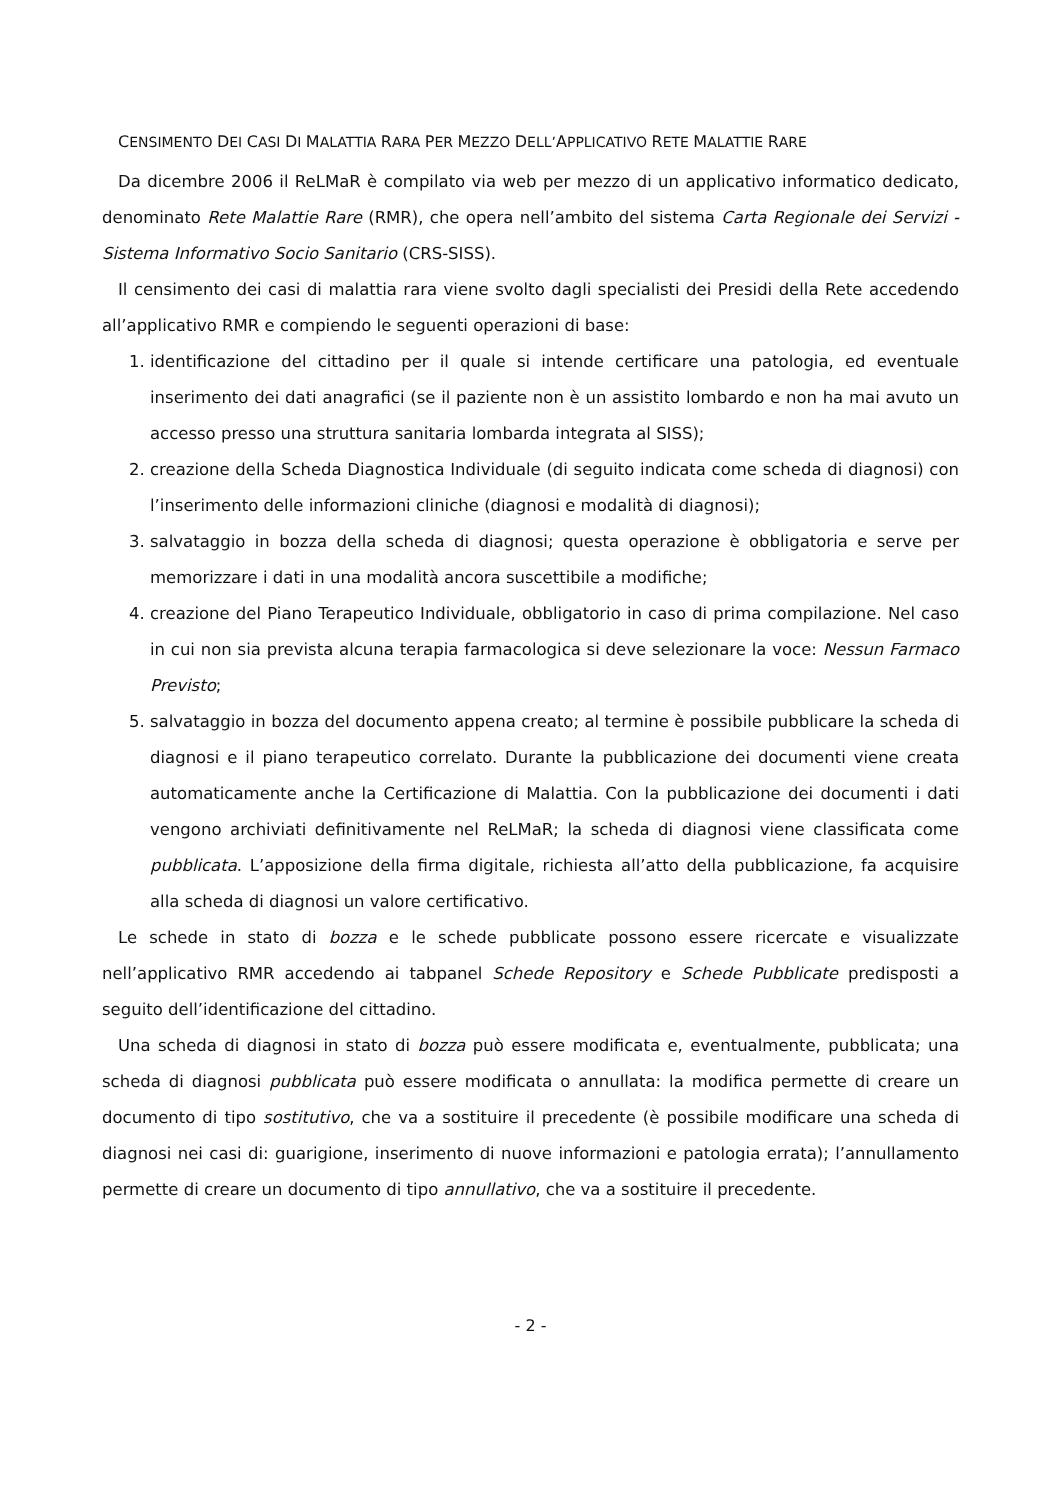CENSIMENTO DEI CASI DI MALATTIA RARA PER MEZZO DELL’APPLICATIVO RETE MALATTIE RARE
Da dicembre 2006 il ReLMaR è compilato via web per mezzo di un applicativo informatico dedicato, denominato Rete Malattie Rare (RMR), che opera nell’ambito del sistema Carta Regionale dei Servizi - Sistema Informativo Socio Sanitario (CRS-SISS).
Il censimento dei casi di malattia rara viene svolto dagli specialisti dei Presidi della Rete accedendo all’applicativo RMR e compiendo le seguenti operazioni di base:
1. identificazione del cittadino per il quale si intende certificare una patologia, ed eventuale inserimento dei dati anagrafici (se il paziente non è un assistito lombardo e non ha mai avuto un accesso presso una struttura sanitaria lombarda integrata al SISS);
2. creazione della Scheda Diagnostica Individuale (di seguito indicata come scheda di diagnosi) con l’inserimento delle informazioni cliniche (diagnosi e modalità di diagnosi);
3. salvataggio in bozza della scheda di diagnosi; questa operazione è obbligatoria e serve per memorizzare i dati in una modalità ancora suscettibile a modifiche;
4. creazione del Piano Terapeutico Individuale, obbligatorio in caso di prima compilazione. Nel caso in cui non sia prevista alcuna terapia farmacologica si deve selezionare la voce: Nessun Farmaco Previsto;
5. salvataggio in bozza del documento appena creato; al termine è possibile pubblicare la scheda di diagnosi e il piano terapeutico correlato. Durante la pubblicazione dei documenti viene creata automaticamente anche la Certificazione di Malattia. Con la pubblicazione dei documenti i dati vengono archiviati definitivamente nel ReLMaR; la scheda di diagnosi viene classificata come pubblicata. L’apposizione della firma digitale, richiesta all’atto della pubblicazione, fa acquisire alla scheda di diagnosi un valore certificativo.
Le schede in stato di bozza e le schede pubblicate possono essere ricercate e visualizzate nell’applicativo RMR accedendo ai tabpanel Schede Repository e Schede Pubblicate predisposti a seguito dell’identificazione del cittadino.
Una scheda di diagnosi in stato di bozza può essere modificata e, eventualmente, pubblicata; una scheda di diagnosi pubblicata può essere modificata o annullata: la modifica permette di creare un documento di tipo sostitutivo, che va a sostituire il precedente (è possibile modificare una scheda di diagnosi nei casi di: guarigione, inserimento di nuove informazioni e patologia errata); l’annullamento permette di creare un documento di tipo annullativo, che va a sostituire il precedente.
- 2 -